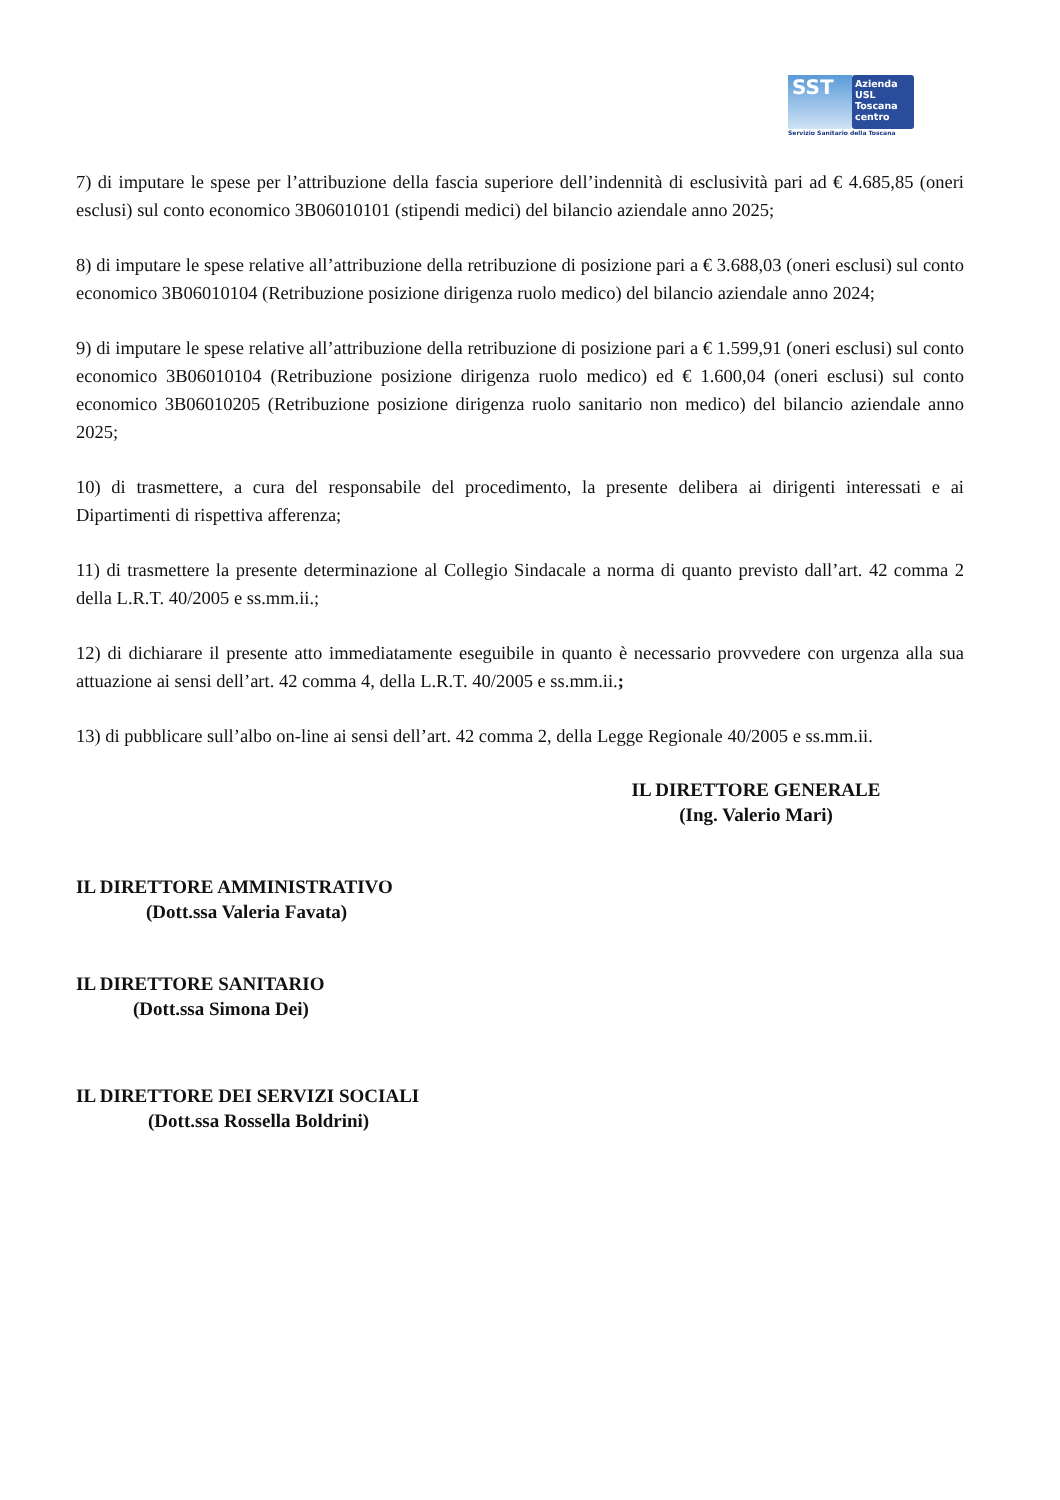SST
Azienda
USL
Toscana
centro
Servizio Sanitario della Toscana
7) di imputare le spese per l’attribuzione della fascia superiore dell’indennità di esclusività pari ad € 4.685,85 (oneri esclusi) sul conto economico 3B06010101 (stipendi medici) del bilancio aziendale anno 2025;
8) di imputare le spese relative all’attribuzione della retribuzione di posizione pari a € 3.688,03 (oneri esclusi) sul conto economico 3B06010104 (Retribuzione posizione dirigenza ruolo medico) del bilancio aziendale anno 2024;
9) di imputare le spese relative all’attribuzione della retribuzione di posizione pari a € 1.599,91 (oneri esclusi) sul conto economico 3B06010104 (Retribuzione posizione dirigenza ruolo medico) ed € 1.600,04 (oneri esclusi) sul conto economico 3B06010205 (Retribuzione posizione dirigenza ruolo sanitario non medico) del bilancio aziendale anno 2025;
10) di trasmettere, a cura del responsabile del procedimento, la presente delibera ai dirigenti interessati e ai Dipartimenti di rispettiva afferenza;
11) di trasmettere la presente determinazione al Collegio Sindacale a norma di quanto previsto dall’art. 42 comma 2 della L.R.T. 40/2005 e ss.mm.ii.;
12) di dichiarare il presente atto immediatamente eseguibile in quanto è necessario provvedere con urgenza alla sua attuazione ai sensi dell’art. 42 comma 4, della L.R.T. 40/2005 e ss.mm.ii.;
13) di pubblicare sull’albo on-line ai sensi dell’art. 42 comma 2, della Legge Regionale 40/2005 e ss.mm.ii.
IL DIRETTORE GENERALE
(Ing. Valerio Mari)
IL DIRETTORE AMMINISTRATIVO
(Dott.ssa Valeria Favata)
IL DIRETTORE SANITARIO
(Dott.ssa Simona Dei)
IL DIRETTORE DEI SERVIZI SOCIALI
(Dott.ssa Rossella Boldrini)